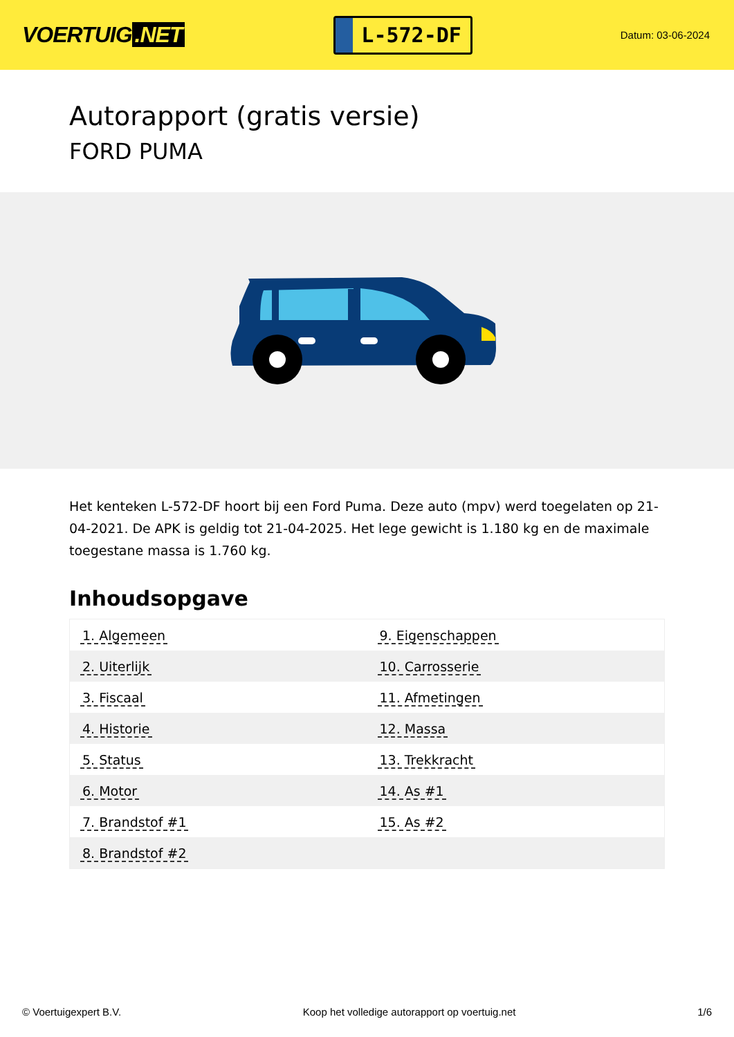VOERTUIG.NET
L-572-DF
Datum: 03-06-2024
Autorapport (gratis versie)
FORD PUMA
Het kenteken L-572-DF hoort bij een Ford Puma. Deze auto (mpv) werd toegelaten op 21-04-2021. De APK is geldig tot 21-04-2025. Het lege gewicht is 1.180 kg en de maximale toegestane massa is 1.760 kg.
Inhoudsopgave
| 1. Algemeen | 9. Eigenschappen |
| 2. Uiterlijk | 10. Carrosserie |
| 3. Fiscaal | 11. Afmetingen |
| 4. Historie | 12. Massa |
| 5. Status | 13. Trekkracht |
| 6. Motor | 14. As #1 |
| 7. Brandstof #1 | 15. As #2 |
| 8. Brandstof #2 | |
© Voertuigexpert B.V. Koop het volledige autorapport op voertuig.net
1/6